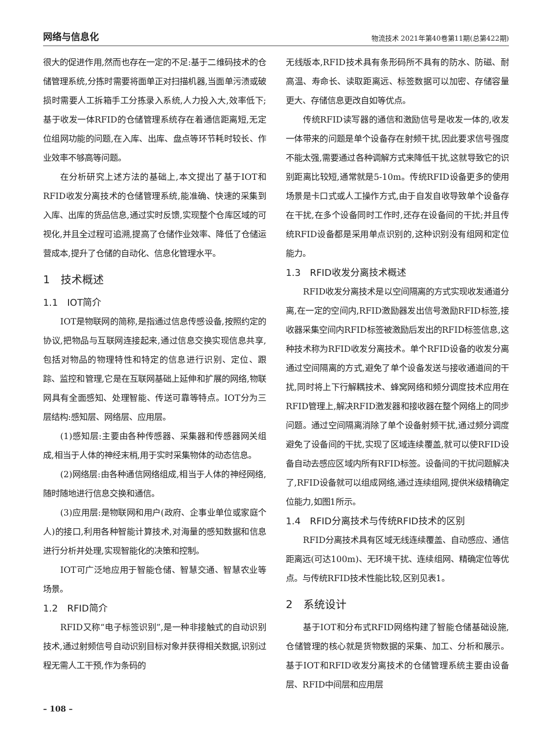网络与信息化 物流技术 2021年第40卷第11期(总第422期)
很大的促进作用,然而也存在一定的不足:基于二维码技术的仓储管理系统,分拣时需要将面单正对扫描机器,当面单污渍或破损时需要人工拆箱手工分拣录入系统,人力投入大,效率低下;基于收发一体RFID的仓储管理系统存在着通信距离短,无定位组网功能的问题,在入库、出库、盘点等环节耗时较长、作业效率不够高等问题。
在分析研究上述方法的基础上,本文提出了基于IOT和RFID收发分离技术的仓储管理系统,能准确、快速的采集到入库、出库的货品信息,通过实时反馈,实现整个仓库区域的可视化,并且全过程可追溯,提高了仓储作业效率、降低了仓储运营成本,提升了仓储的自动化、信息化管理水平。
1　技术概述
1.1　IOT简介
IOT是物联网的简称,是指通过信息传感设备,按照约定的协议,把物品与互联网连接起来,通过信息交换实现信息共享,包括对物品的物理特性和特定的信息进行识别、定位、跟踪、监控和管理,它是在互联网基础上延伸和扩展的网络,物联网具有全面感知、处理智能、传送可靠等特点。IOT分为三层结构:感知层、网络层、应用层。
(1)感知层:主要由各种传感器、采集器和传感器网关组成,相当于人体的神经末梢,用于实时采集物体的动态信息。
(2)网络层:由各种通信网络组成,相当于人体的神经网络,随时随地进行信息交换和通信。
(3)应用层:是物联网和用户(政府、企事业单位或家庭个人)的接口,利用各种智能计算技术,对海量的感知数据和信息进行分析并处理,实现智能化的决策和控制。
IOT可广泛地应用于智能仓储、智慧交通、智慧农业等场景。
1.2　RFID简介
RFID又称“电子标签识别”,是一种非接触式的自动识别技术,通过射频信号自动识别目标对象并获得相关数据,识别过程无需人工干预,作为条码的
无线版本,RFID技术具有条形码所不具有的防水、防磁、耐高温、寿命长、读取距离远、标签数据可以加密、存储容量更大、存储信息更改自如等优点。
传统RFID读写器的通信和激励信号是收发一体的,收发一体带来的问题是单个设备存在射频干扰,因此要求信号强度不能太强,需要通过各种调解方式来降低干扰,这就导致它的识别距离比较短,通常就是5-10m。传统RFID设备更多的使用场景是卡口式或人工操作方式,由于自发自收导致单个设备存在干扰,在多个设备同时工作时,还存在设备间的干扰;并且传统RFID设备都是采用单点识别的,这种识别没有组网和定位能力。
1.3　RFID收发分离技术概述
RFID收发分离技术是以空间隔离的方式实现收发通道分离,在一定的空间内,RFID激励器发出信号激励RFID标签,接收器采集空间内RFID标签被激励后发出的RFID标签信息,这种技术称为RFID收发分离技术。单个RFID设备的收发分离通过空间隔离的方式,避免了单个设备发送与接收通道间的干扰,同时将上下行解耦技术、蜂窝网络和频分调度技术应用在RFID管理上,解决RFID激发器和接收器在整个网络上的同步问题。通过空间隔离消除了单个设备射频干扰,通过频分调度避免了设备间的干扰,实现了区域连续覆盖,就可以使RFID设备自动去感应区域内所有RFID标签。设备间的干扰问题解决了,RFID设备就可以组成网络,通过连续组网,提供米级精确定位能力,如图1所示。
1.4　RFID分离技术与传统RFID技术的区别
RFID分离技术具有区域无线连续覆盖、自动感应、通信距离远(可达100m)、无环境干扰、连续组网、精确定位等优点。与传统RFID技术性能比较,区别见表1。
2　系统设计
基于IOT和分布式RFID网络构建了智能仓储基础设施,仓储管理的核心就是货物数据的采集、加工、分析和展示。基于IOT和RFID收发分离技术的仓储管理系统主要由设备层、RFID中间层和应用层
– 108 –